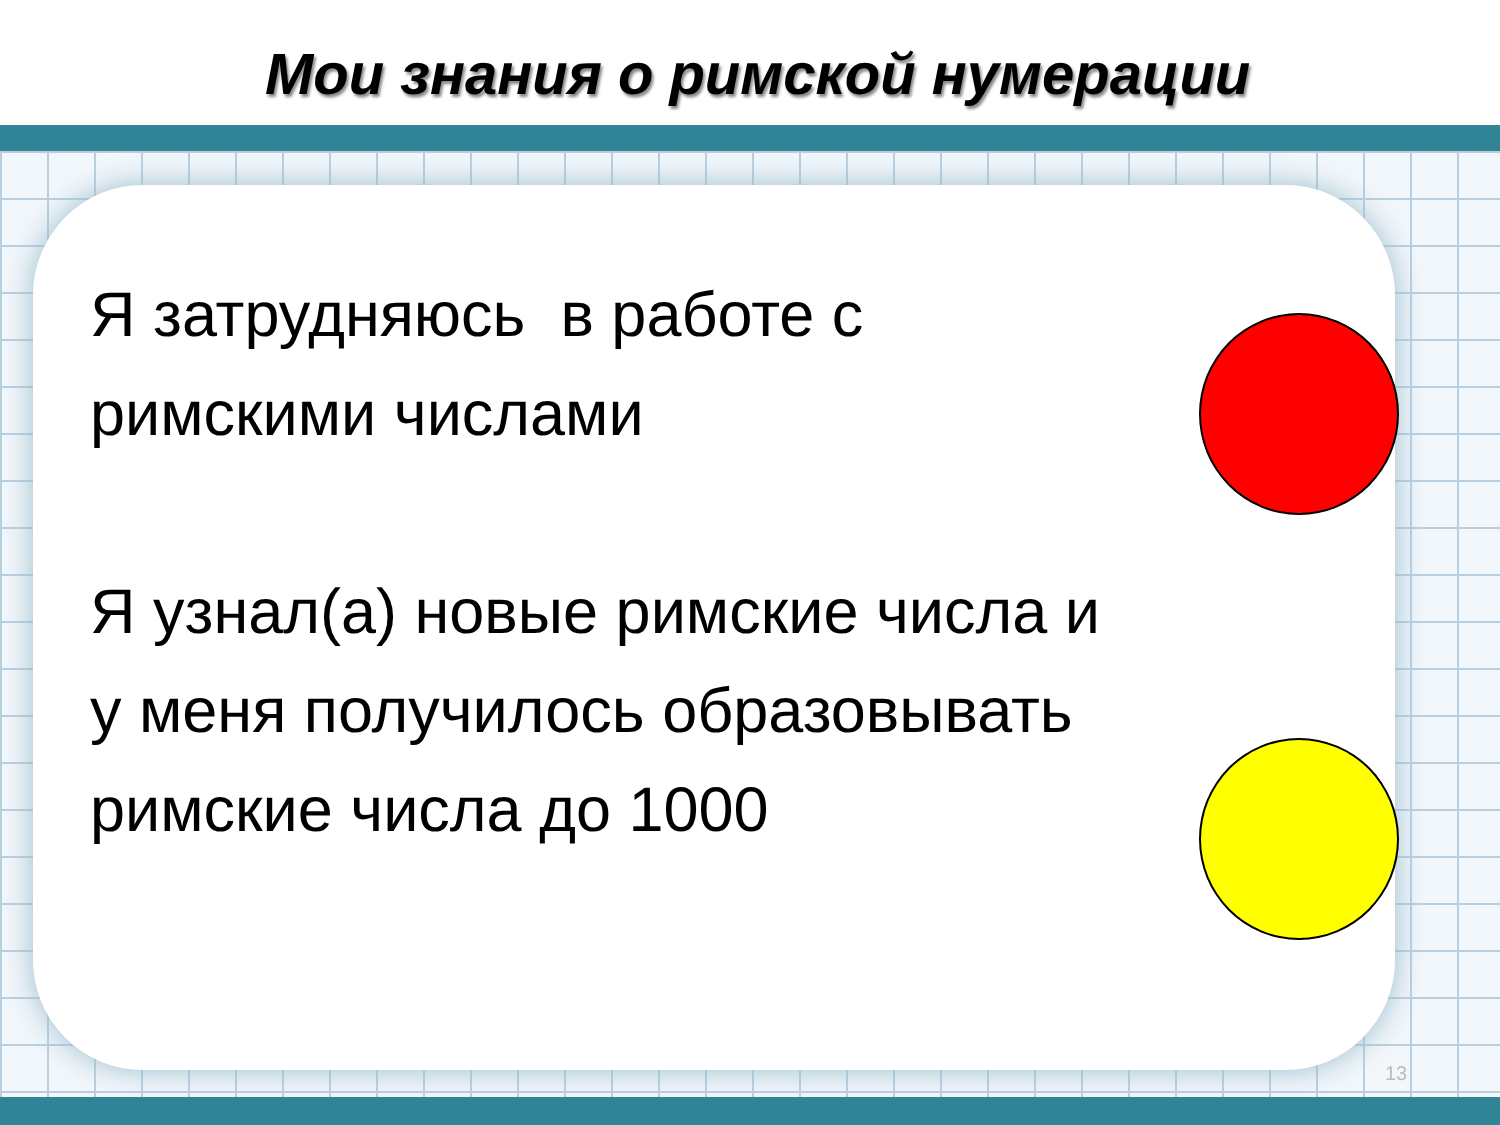Мои знания о римской нумерации
Я затрудняюсь в работе с
римскими числами
Я узнал(а) новые римские числа и у меня получилось образовывать римские числа до 1000
13